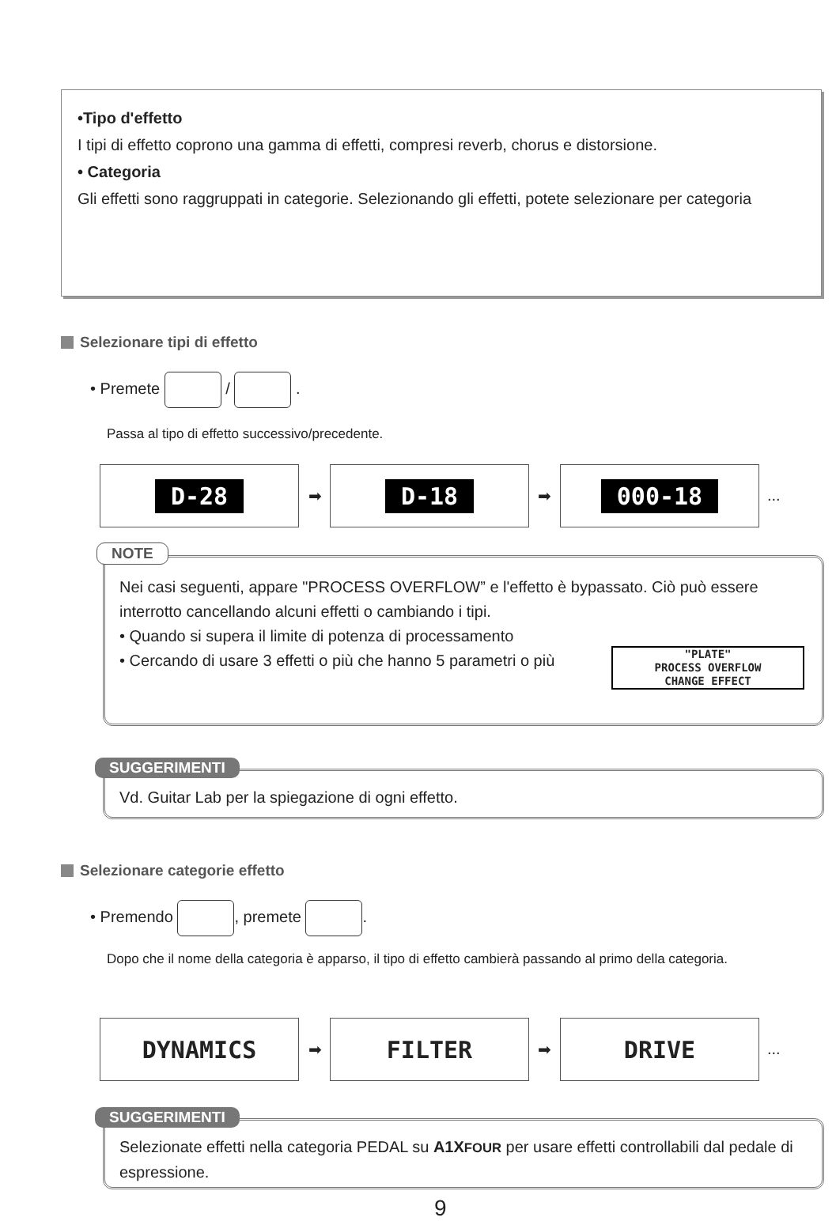•Tipo d'effetto
I tipi di effetto coprono una gamma di effetti, compresi reverb, chorus e distorsione.
• Categoria
Gli effetti sono raggruppati in categorie. Selezionando gli effetti, potete selezionare per categoria
Selezionare tipi di effetto
• Premete / .
Passa al tipo di effetto successivo/precedente.
D-28
➡
D-18
➡
000-18
...
Nei casi seguenti, appare "PROCESS OVERFLOW” e l'effetto è bypassato. Ciò può essere interrotto cancellando alcuni effetti o cambiando i tipi.
• Quando si supera il limite di potenza di processamento
• Cercando di usare 3 effetti o più che hanno 5 parametri o più
"PLATE"
PROCESS OVERFLOW
CHANGE EFFECT
NOTE
Vd. Guitar Lab per la spiegazione di ogni effetto.
SUGGERIMENTI
Selezionare categorie effetto
• Premendo , premete .
Dopo che il nome della categoria è apparso, il tipo di effetto cambierà passando al primo della categoria.
DYNAMICS
➡
FILTER
➡
DRIVE
...
Selezionate effetti nella categoria PEDAL su A1XFOUR per usare effetti controllabili dal pedale di espressione.
SUGGERIMENTI
9